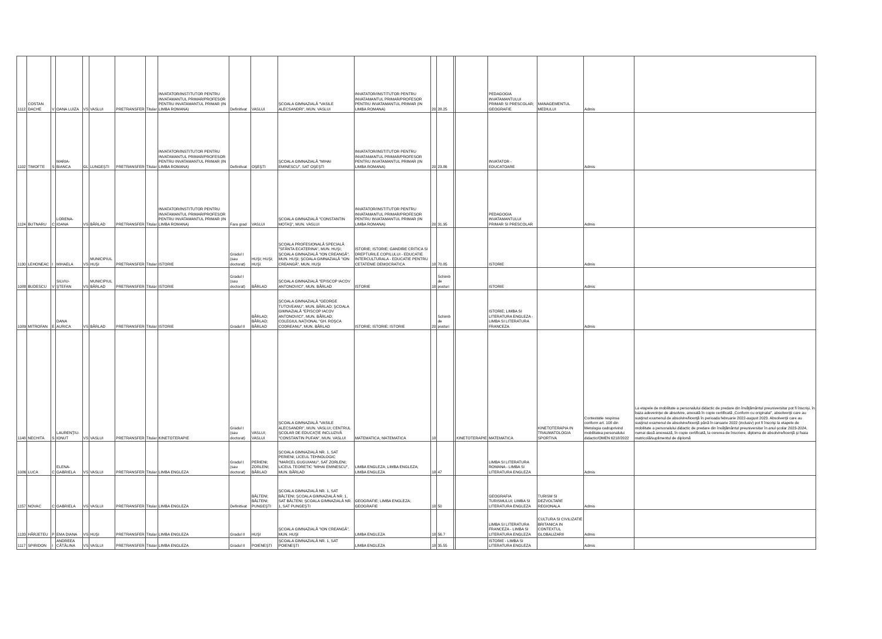| 1112 | COSTAN DACHE | V | OANA LUIZA | VS | VASLUI | PRETRANSFER | Titular | INVATATOR/INSTITUTOR PENTRU INVATAMANTUL PRIMAR/PROFESOR PENTRU INVATAMANTUL PRIMAR (IN LIMBA ROMANA) | Definitivat | VASLUI | ŞCOALA GIMNAZIALĂ "VASILE ALECSANDRI", MUN. VASLUI | INVATATOR/INSTITUTOR PENTRU INVATAMANTUL PRIMAR/PROFESOR PENTRU INVATAMANTUL PRIMAR (IN LIMBA ROMANA) | 20 | 28.25 | | | PEDAGOGIA INVATAMANTULUI PRIMAR SI PRESCOLAR; GEOGRAFIE | MANAGEMENTUL MEDIULUI | Admis | |
| 1102 | TIMOFTE | S | MARIA-BIANCA | GL | LUNGEŞTI | PRETRANSFER | Titular | INVATATOR/INSTITUTOR PENTRU INVATAMANTUL PRIMAR/PROFESOR PENTRU INVATAMANTUL PRIMAR (IN LIMBA ROMANA) | Definitivat | OŞEŞTI | ŞCOALA GIMNAZIALĂ "MIHAI EMINESCU", SAT OŞEŞTI | INVATATOR/INSTITUTOR PENTRU INVATAMANTUL PRIMAR/PROFESOR PENTRU INVATAMANTUL PRIMAR (IN LIMBA ROMANA) | 20 | 23.86 | | | INVATATOR - EDUCATOARE | | Admis | |
| 1124 | BUTNARU | C | LORENA-IOANA | VS | BÂRLAD | PRETRANSFER | Titular | INVATATOR/INSTITUTOR PENTRU INVATAMANTUL PRIMAR/PROFESOR PENTRU INVATAMANTUL PRIMAR (IN LIMBA ROMANA) | Fara grad | VASLUI | ŞCOALA GIMNAZIALĂ "CONSTANTIN MOTAŞ", MUN. VASLUI | INVATATOR/INSTITUTOR PENTRU INVATAMANTUL PRIMAR/PROFESOR PENTRU INVATAMANTUL PRIMAR (IN LIMBA ROMANA) | 20 | 31.95 | | | PEDAGOGIA INVATAMANTULUI PRIMAR SI PRESCOLAR | | Admis | |
| 1130 | LEHONEAC | I | MIHAELA | VS | MUNICIPIUL HUŞI | PRETRANSFER | Titular | ISTORIE | Gradul I (sau doctorat) | HUŞI; HUŞI; HUŞI | ŞCOALA PROFESIONALĂ SPECIALĂ "SFÂNTA ECATERINA", MUN. HUŞI; ŞCOALA GIMNAZIALĂ "ION CREANGĂ", MUN. HUŞI; ŞCOALA GIMNAZIALĂ "ION CREANGĂ", MUN. HUŞI | ISTORIE; ISTORIE; GANDIRE CRITICA SI DREPTURILE COPILULUI - EDUCATIE INTERCULTURALA - EDUCATIE PENTRU CETATENIE DEMOCRATICA | 18 | 70.85 | | | ISTORIE | | Admis | |
| 1088 | BUDESCU | V | SILVIU-ŞTEFAN | VS | MUNICIPIUL BÂRLAD | PRETRANSFER | Titular | ISTORIE | Gradul I (sau doctorat) | BÂRLAD | ŞCOALA GIMNAZIALĂ "EPISCOP IACOV ANTONOVICI", MUN. BÂRLAD | ISTORIE | 18 | Schimb de posturi | | | ISTORIE | | Admis | |
| 1089 | MITROFAN | E | DANA AURICA | VS | BÂRLAD | PRETRANSFER | Titular | ISTORIE | Gradul II | BÂRLAD; BÂRLAD; BÂRLAD | ŞCOALA GIMNAZIALĂ "GEORGE TUTOVEANU", MUN. BÂRLAD; ŞCOALA GIMNAZIALĂ "EPISCOP IACOV ANTONOVICI", MUN. BÂRLAD; COLEGIUL NAŢIONAL "GH. ROŞCA CODREANU", MUN. BÂRLAD | ISTORIE; ISTORIE; ISTORIE | 20 | Schimb de posturi | | | ISTORIE; LIMBA SI LITERATURA ENGLEZA - LIMBA SI LITERATURA FRANCEZA | | Admis | |
| 1148 | NECHITA | S | LAURENŢIU-IONUT | VS | VASLUI | PRETRANSFER | Titular | KINETOTERAPIE | Gradul I (sau doctorat) | VASLUI; VASLUI | ŞCOALA GIMNAZIALĂ "VASILE ALECSANDRI", MUN. VASLUI; CENTRUL ŞCOLAR DE EDUCAŢIE INCLUZIVĂ "CONSTANTIN PUFAN", MUN. VASLUI | MATEMATICA; MATEMATICA | 18 | | | KINETOTERAPIE | MATEMATICA | KINETOTERAPIA IN TRAUMATOLOGIA SPORTIVA | Contestatie respinsa conform art. 108 din Metologia cadruprivind mobilitatea personalului didactic/OMEN 6218/2022 | La etapele de mobilitate a personalului didactic de predare din învăţământul preuniversitar pot fi înscrişi, în baza adeverinţei de absolvire, anexată în copie certificată „Conform cu originalul”, absolvenţii care au susţinut examenul de absolvire/licenţă în perioada februarie 2022-august 2023. Absolvenţii care au susţinut examenul de absolvire/licenţă până în ianuarie 2022 (inclusiv) pot fi înscrişi la etapele de mobilitate a personalului didactic de predare din învăţământul preuniversitar în anul şcolar 2023-2024, numai dacă anexează, în copie certificată, la cererea de înscriere, diploma de absolvire/licenţă şi foaia matricolă/suplimentul de diplomă |
| 1086 | LUCA | C | ELENA-GABRIELA | VS | VASLUI | PRETRANSFER | Titular | LIMBA ENGLEZA | Gradul I (sau doctorat) | PERIENI; ZORLENI; BÂRLAD | ŞCOALA GIMNAZIALĂ NR. 1, SAT PERIENI; LICEUL TEHNOLOGIC "MARCEL GUGUIANU", SAT ZORLENI; LICEUL TEORETIC "MIHAI EMINESCU", MUN. BÂRLAD | LIMBA ENGLEZA; LIMBA ENGLEZA; LIMBA ENGLEZA | 18 | 47 | | | LIMBA SI LITERATURA ROMANA - LIMBA SI LITERATURA ENGLEZA | | Admis | |
| 1157 | NOVAC | C | GABRIELA | VS | VASLUI | PRETRANSFER | Titular | LIMBA ENGLEZA | Definitivat | BĂLTENI; BĂLTENI; PUNGEŞTI | ŞCOALA GIMNAZIALĂ NR. 1, SAT BĂLTENI; ŞCOALA GIMNAZIALĂ NR. 1, SAT BĂLTENI; ŞCOALA GIMNAZIALĂ NR. 1, SAT PUNGEŞTI | GEOGRAFIE; LIMBA ENGLEZA; GEOGRAFIE | 18 | 50 | | | GEOGRAFIA TURISMULUI; LIMBA SI LITERATURA ENGLEZA | TURISM SI DEZVOLTARE REGIONALA | Admis | |
| 1133 | HÂRJETEU | P | EMA DIANA | VS | HUŞI | PRETRANSFER | Titular | LIMBA ENGLEZA | Gradul II | HUŞI | ŞCOALA GIMNAZIALĂ "ION CREANGĂ", MUN. HUŞI | LIMBA ENGLEZA | 18 | 56.7 | | | LIMBA SI LITERATURA FRANCEZA - LIMBA SI LITERATURA ENGLEZA | CULTURA SI CIVILIZATIE BRITANICA IN CONTEXTUL GLOBALIZARII | Admis | |
| 1117 | SPIRIDON | I | ANDREEA CĂTĂLINA | VS | VASLUI | PRETRANSFER | Titular | LIMBA ENGLEZA | Gradul II | POIENEŞTI | ŞCOALA GIMNAZIALĂ NR. 1, SAT POIENEŞTI | LIMBA ENGLEZA | 18 | 35.55 | | | ISTORIE - LIMBA SI LITERATURA ENGLEZA | | Admis | |